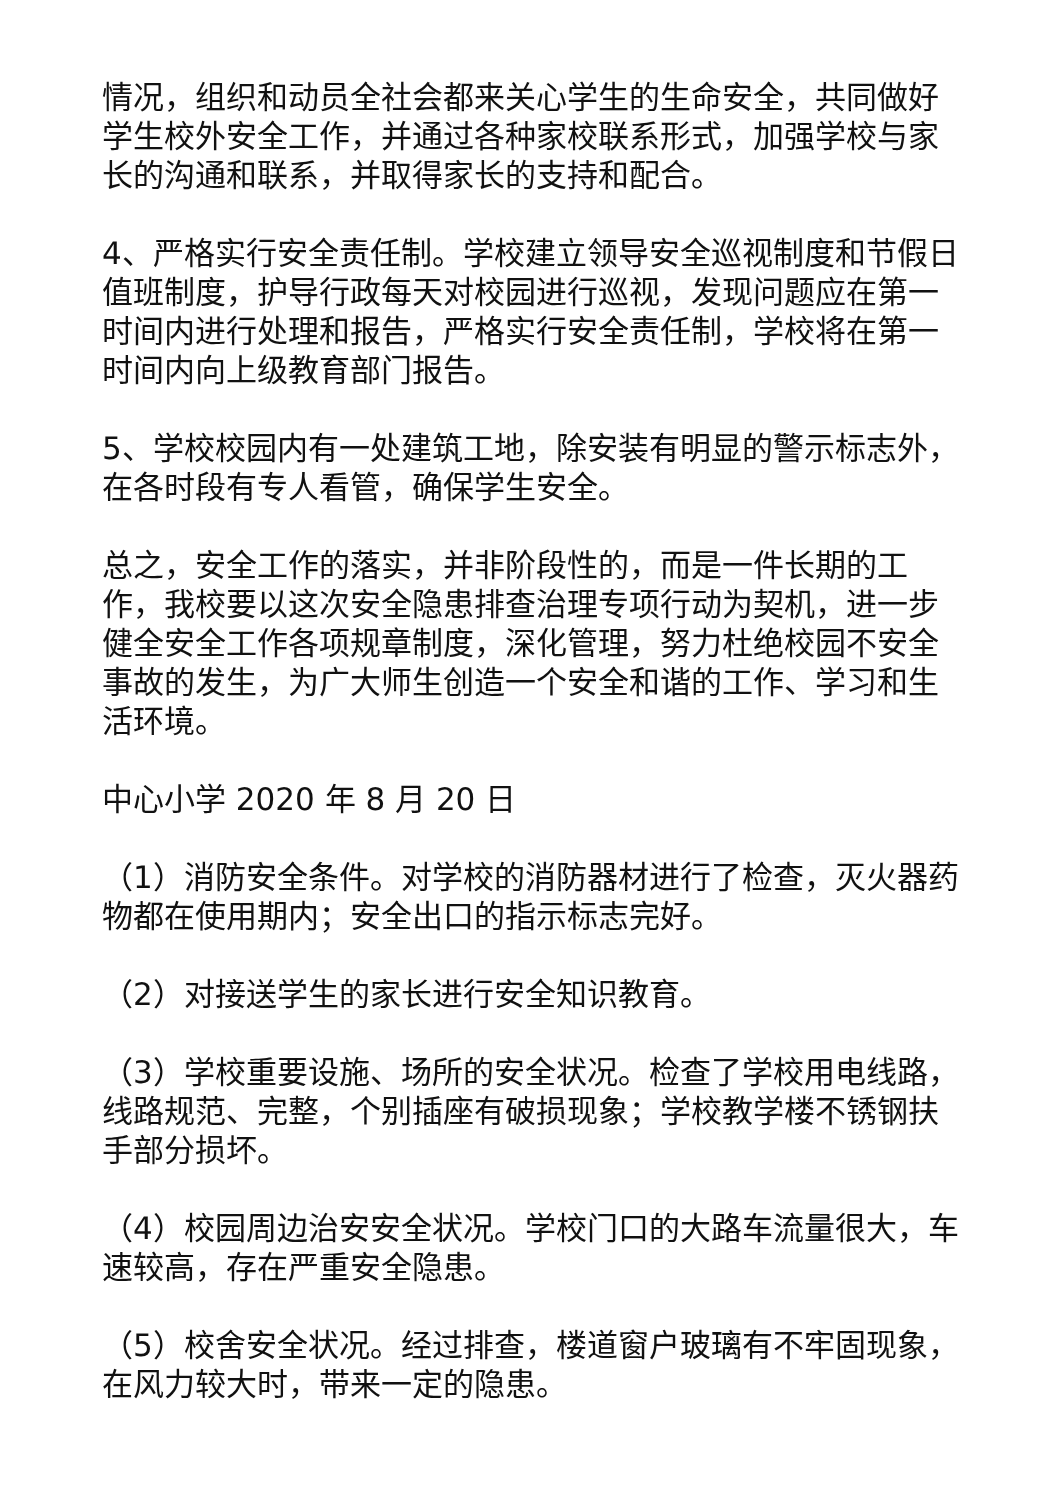情况，组织和动员全社会都来关心学生的生命安全，共同做好学生校外安全工作，并通过各种家校联系形式，加强学校与家长的沟通和联系，并取得家长的支持和配合。
4、严格实行安全责任制。学校建立领导安全巡视制度和节假日值班制度，护导行政每天对校园进行巡视，发现问题应在第一时间内进行处理和报告，严格实行安全责任制，学校将在第一时间内向上级教育部门报告。
5、学校校园内有一处建筑工地，除安装有明显的警示标志外，在各时段有专人看管，确保学生安全。
总之，安全工作的落实，并非阶段性的，而是一件长期的工作，我校要以这次安全隐患排查治理专项行动为契机，进一步健全安全工作各项规章制度，深化管理，努力杜绝校园不安全事故的发生，为广大师生创造一个安全和谐的工作、学习和生活环境。
中心小学 2020 年 8 月 20 日
（1）消防安全条件。对学校的消防器材进行了检查，灭火器药物都在使用期内；安全出口的指示标志完好。
（2）对接送学生的家长进行安全知识教育。
（3）学校重要设施、场所的安全状况。检查了学校用电线路，线路规范、完整，个别插座有破损现象；学校教学楼不锈钢扶手部分损坏。
（4）校园周边治安安全状况。学校门口的大路车流量很大，车速较高，存在严重安全隐患。
（5）校舍安全状况。经过排查，楼道窗户玻璃有不牢固现象，在风力较大时，带来一定的隐患。